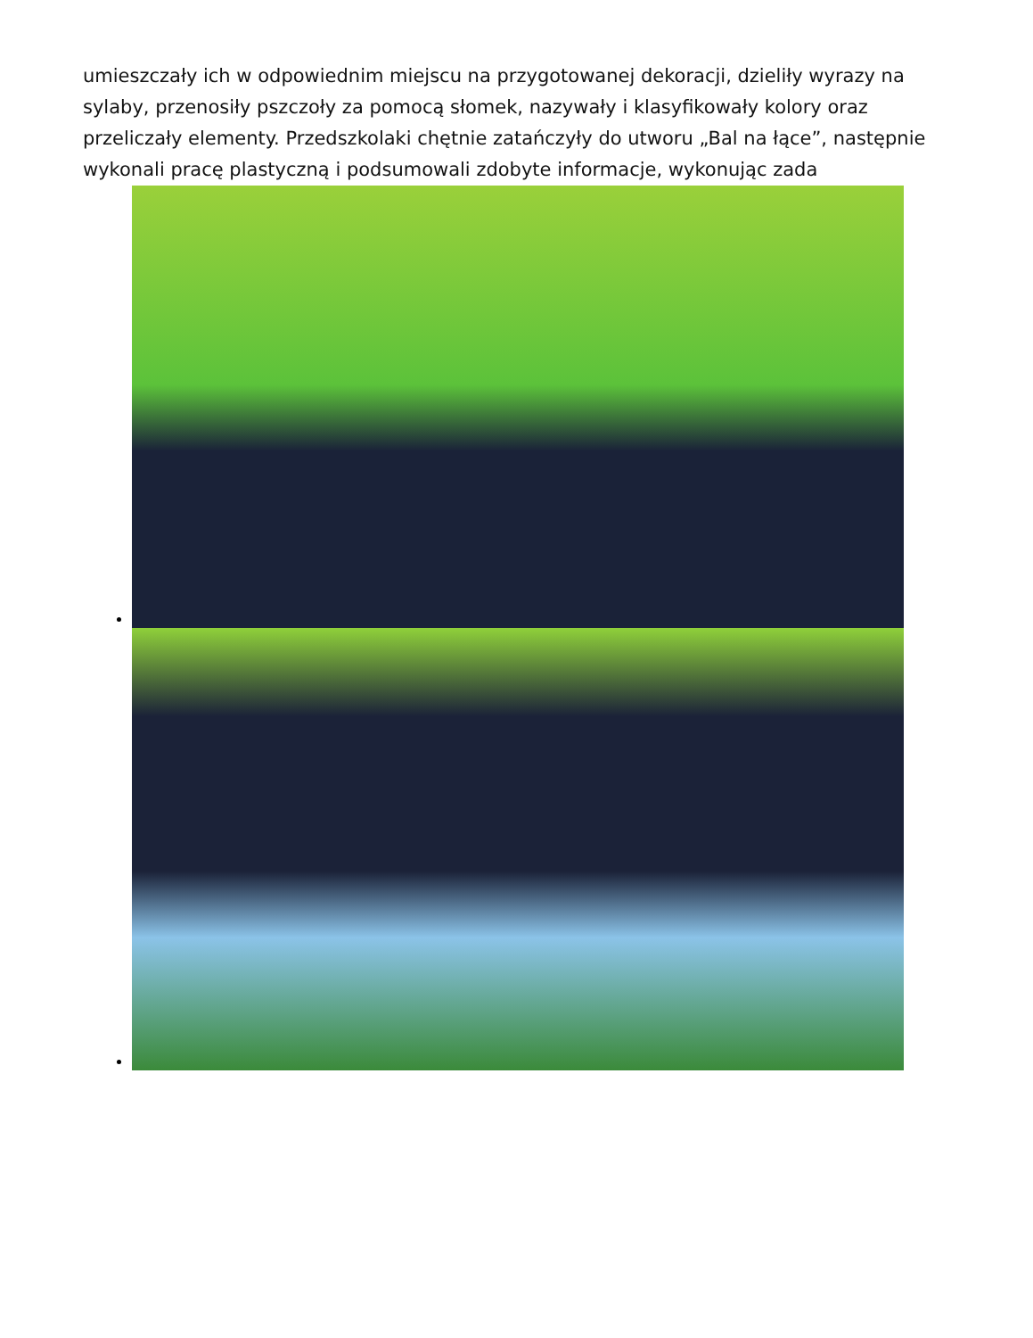umieszczały ich w odpowiednim miejscu na przygotowanej dekoracji, dzieliły wyrazy na sylaby, przenosiły pszczoły za pomocą słomek, nazywały i klasyfikowały kolory oraz przeliczały elementy. Przedszkolaki chętnie zatańczyły do utworu „Bal na łące”, następnie wykonali pracę plastyczną i podsumowali zdobyte informacje, wykonując zada